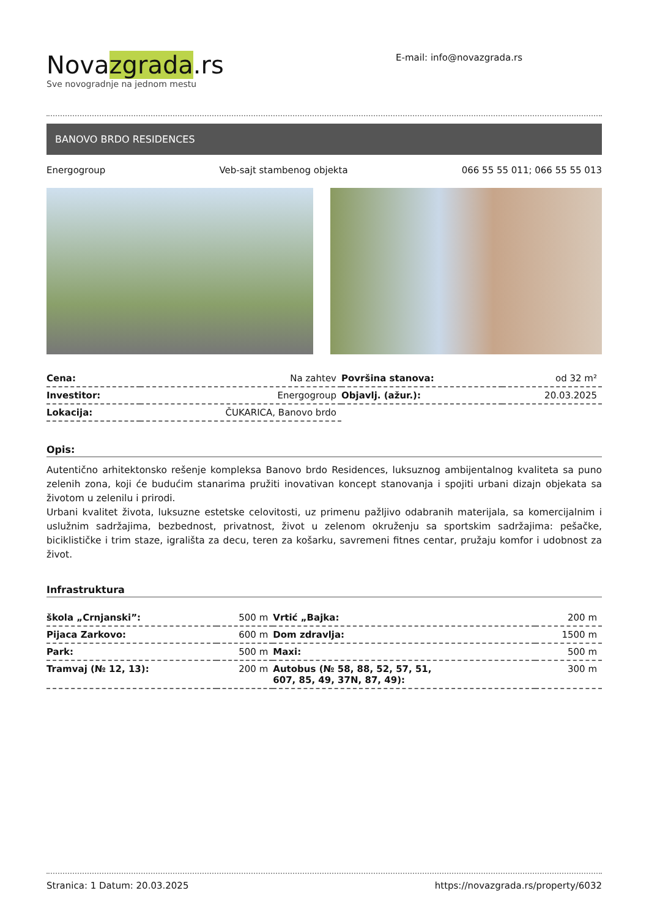Novazgrada.rs
Sve novogradnje na jednom mestu
E-mail: info@novazgrada.rs
BANOVO BRDO RESIDENCES
Energogroup Veb-sajt stambenog objekta 066 55 55 011; 066 55 55 013
| Cena: | Na zahtev | Površina stanova: | od 32 m² |
| Investitor: | Energogroup | Objavlj. (ažur.): | 20.03.2025 |
| Lokacija: | ČUKARICA, Banovo brdo | | |
Opis:
Autentično arhitektonsko rešenje kompleksa Banovo brdo Residences, luksuznog ambijentalnog kvaliteta sa puno zelenih zona, koji će budućim stanarima pružiti inovativan koncept stanovanja i spojiti urbani dizajn objekata sa životom u zelenilu i prirodi.
Urbani kvalitet života, luksuzne estetske celovitosti, uz primenu pažljivo odabranih materijala, sa komercijalnim i uslužnim sadržajima, bezbednost, privatnost, život u zelenom okruženju sa sportskim sadržajima: pešačke, biciklističke i trim staze, igrališta za decu, teren za košarku, savremeni fitnes centar, pružaju komfor i udobnost za život.
Infrastruktura
| škola „Crnjanski”: | 500 m | Vrtić „Bajka: | 200 m |
| Pijaca Zarkovo: | 600 m | Dom zdravlja: | 1500 m |
| Park: | 500 m | Maxi: | 500 m |
| Tramvaj (№ 12, 13): | 200 m | Autobus (№ 58, 88, 52, 57, 51, 607, 85, 49, 37N, 87, 49): | 300 m |
Stranica: 1 Datum: 20.03.2025 https://novazgrada.rs/property/6032